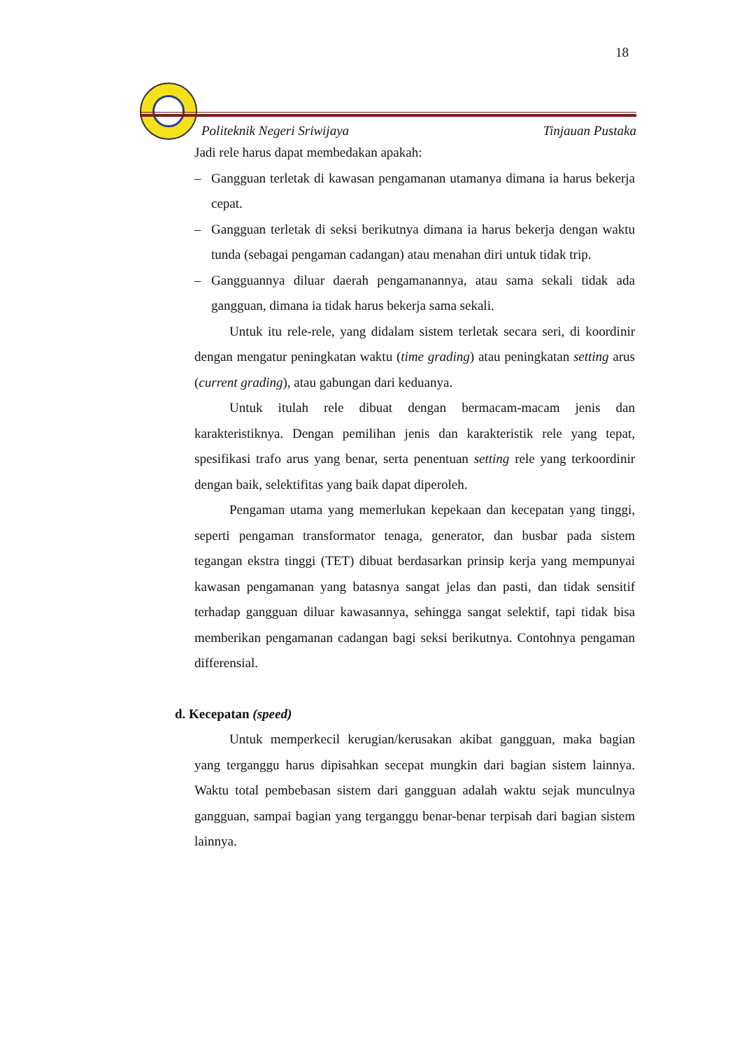18
Politeknik Negeri Sriwijaya Tinjauan Pustaka
Jadi rele harus dapat membedakan apakah:
– Gangguan terletak di kawasan pengamanan utamanya dimana ia harus bekerja cepat.
– Gangguan terletak di seksi berikutnya dimana ia harus bekerja dengan waktu tunda (sebagai pengaman cadangan) atau menahan diri untuk tidak trip.
– Gangguannya diluar daerah pengamanannya, atau sama sekali tidak ada gangguan, dimana ia tidak harus bekerja sama sekali.
Untuk itu rele-rele, yang didalam sistem terletak secara seri, di koordinir dengan mengatur peningkatan waktu (time grading) atau peningkatan setting arus (current grading), atau gabungan dari keduanya.
Untuk itulah rele dibuat dengan bermacam-macam jenis dan karakteristiknya. Dengan pemilihan jenis dan karakteristik rele yang tepat, spesifikasi trafo arus yang benar, serta penentuan setting rele yang terkoordinir dengan baik, selektifitas yang baik dapat diperoleh.
Pengaman utama yang memerlukan kepekaan dan kecepatan yang tinggi, seperti pengaman transformator tenaga, generator, dan busbar pada sistem tegangan ekstra tinggi (TET) dibuat berdasarkan prinsip kerja yang mempunyai kawasan pengamanan yang batasnya sangat jelas dan pasti, dan tidak sensitif terhadap gangguan diluar kawasannya, sehingga sangat selektif, tapi tidak bisa memberikan pengamanan cadangan bagi seksi berikutnya. Contohnya pengaman differensial.
d. Kecepatan (speed)
Untuk memperkecil kerugian/kerusakan akibat gangguan, maka bagian yang terganggu harus dipisahkan secepat mungkin dari bagian sistem lainnya. Waktu total pembebasan sistem dari gangguan adalah waktu sejak munculnya gangguan, sampai bagian yang terganggu benar-benar terpisah dari bagian sistem lainnya.